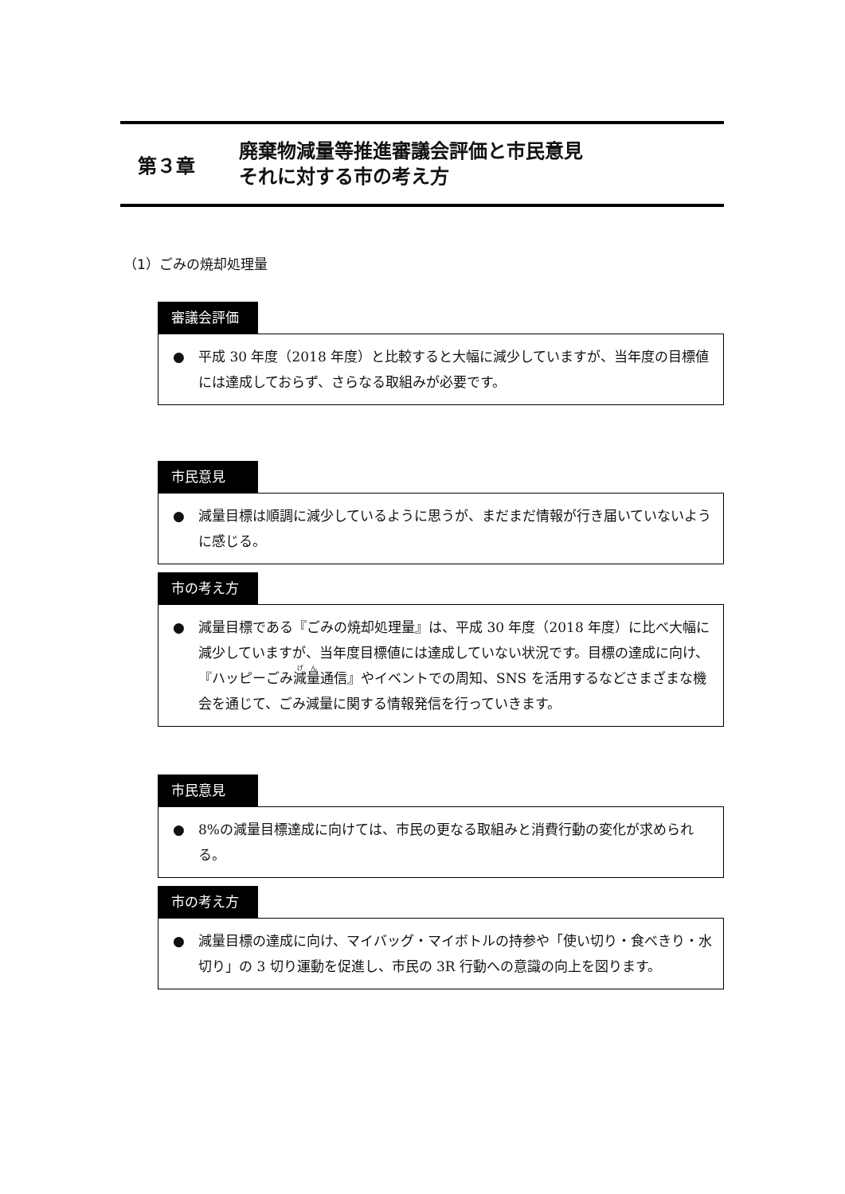第３章
廃棄物減量等推進審議会評価と市民意見
それに対する市の考え方
（1）ごみの焼却処理量
審議会評価
● 平成 30 年度（2018 年度）と比較すると大幅に減少していますが、当年度の目標値には達成しておらず、さらなる取組みが必要です。
市民意見
● 減量目標は順調に減少しているように思うが、まだまだ情報が行き届いていないように感じる。
市の考え方
● 減量目標である『ごみの焼却処理量』は、平成 30 年度（2018 年度）に比べ大幅に減少していますが、当年度目標値には達成していない状況です。目標の達成に向け、『ハッピーごみ減量通信』やイベントでの周知、SNS を活用するなどさまざまな機会を通じて、ごみ減量に関する情報発信を行っていきます。
市民意見
● 8%の減量目標達成に向けては、市民の更なる取組みと消費行動の変化が求められる。
市の考え方
● 減量目標の達成に向け、マイバッグ・マイボトルの持参や「使い切り・食べきり・水切り」の 3 切り運動を促進し、市民の 3R 行動への意識の向上を図ります。